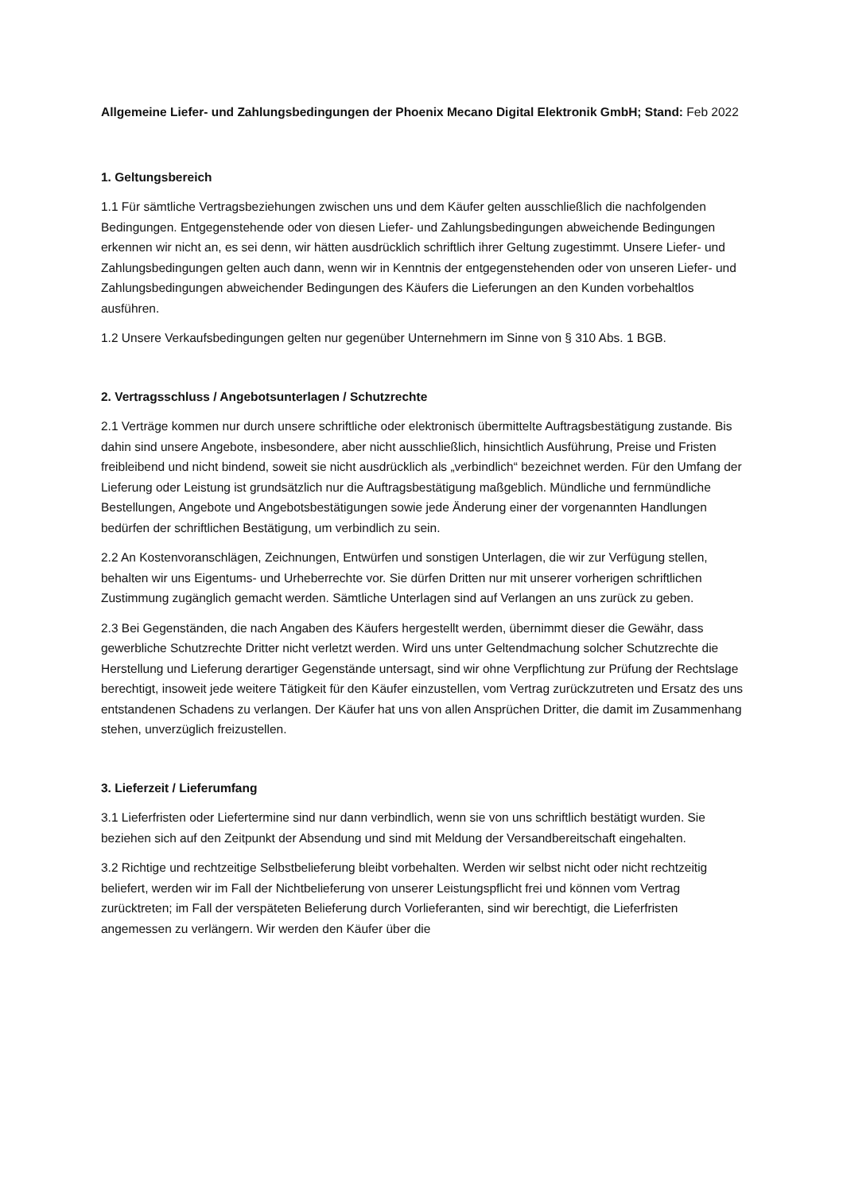Allgemeine Liefer- und Zahlungsbedingungen der Phoenix Mecano Digital Elektronik GmbH; Stand: Feb 2022
1. Geltungsbereich
1.1 Für sämtliche Vertragsbeziehungen zwischen uns und dem Käufer gelten ausschließlich die nachfolgenden Bedingungen. Entgegenstehende oder von diesen Liefer- und Zahlungsbedingungen abweichende Bedingungen erkennen wir nicht an, es sei denn, wir hätten ausdrücklich schriftlich ihrer Geltung zugestimmt. Unsere Liefer- und Zahlungsbedingungen gelten auch dann, wenn wir in Kenntnis der entgegenstehenden oder von unseren Liefer- und Zahlungsbedingungen abweichender Bedingungen des Käufers die Lieferungen an den Kunden vorbehaltlos ausführen.
1.2 Unsere Verkaufsbedingungen gelten nur gegenüber Unternehmern im Sinne von § 310 Abs. 1 BGB.
2. Vertragsschluss / Angebotsunterlagen / Schutzrechte
2.1 Verträge kommen nur durch unsere schriftliche oder elektronisch übermittelte Auftragsbestätigung zustande. Bis dahin sind unsere Angebote, insbesondere, aber nicht ausschließlich, hinsichtlich Ausführung, Preise und Fristen freibleibend und nicht bindend, soweit sie nicht ausdrücklich als „verbindlich“ bezeichnet werden. Für den Umfang der Lieferung oder Leistung ist grundsätzlich nur die Auftragsbestätigung maßgeblich. Mündliche und fernmündliche Bestellungen, Angebote und Angebotsbestätigungen sowie jede Änderung einer der vorgenannten Handlungen bedürfen der schriftlichen Bestätigung, um verbindlich zu sein.
2.2 An Kostenvoranschlägen, Zeichnungen, Entwürfen und sonstigen Unterlagen, die wir zur Verfügung stellen, behalten wir uns Eigentums- und Urheberrechte vor. Sie dürfen Dritten nur mit unserer vorherigen schriftlichen Zustimmung zugänglich gemacht werden. Sämtliche Unterlagen sind auf Verlangen an uns zurück zu geben.
2.3 Bei Gegenständen, die nach Angaben des Käufers hergestellt werden, übernimmt dieser die Gewähr, dass gewerbliche Schutzrechte Dritter nicht verletzt werden. Wird uns unter Geltendmachung solcher Schutzrechte die Herstellung und Lieferung derartiger Gegenstände untersagt, sind wir ohne Verpflichtung zur Prüfung der Rechtslage berechtigt, insoweit jede weitere Tätigkeit für den Käufer einzustellen, vom Vertrag zurückzutreten und Ersatz des uns entstandenen Schadens zu verlangen. Der Käufer hat uns von allen Ansprüchen Dritter, die damit im Zusammenhang stehen, unverzüglich freizustellen.
3. Lieferzeit / Lieferumfang
3.1 Lieferfristen oder Liefertermine sind nur dann verbindlich, wenn sie von uns schriftlich bestätigt wurden. Sie beziehen sich auf den Zeitpunkt der Absendung und sind mit Meldung der Versandbereitschaft eingehalten.
3.2 Richtige und rechtzeitige Selbstbelieferung bleibt vorbehalten. Werden wir selbst nicht oder nicht rechtzeitig beliefert, werden wir im Fall der Nichtbelieferung von unserer Leistungspflicht frei und können vom Vertrag zurücktreten; im Fall der verspäteten Belieferung durch Vorlieferanten, sind wir berechtigt, die Lieferfristen angemessen zu verlängern. Wir werden den Käufer über die